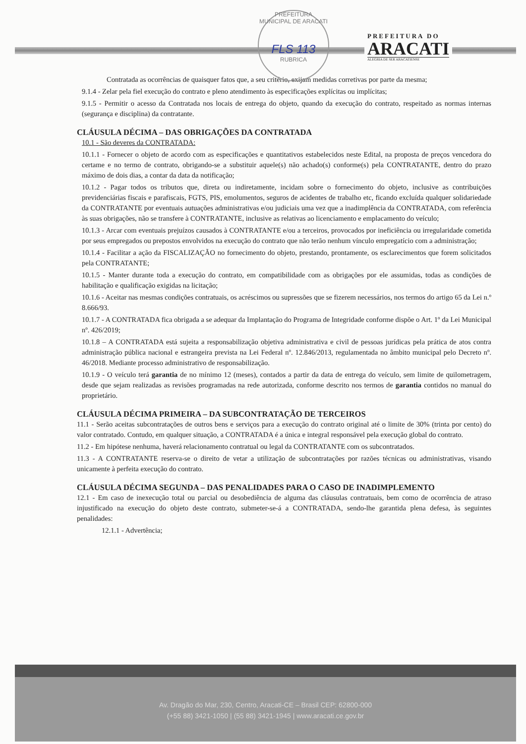PREFEITURA MUNICIPAL DE ARACATI
FLS 113
RUBRICA
PREFEITURA DO
ARACATI
ALEGRIA DE SER ARACATIENSE
Contratada as ocorrências de quaisquer fatos que, a seu critério, exijam medidas corretivas por parte da mesma;
9.1.4 - Zelar pela fiel execução do contrato e pleno atendimento às especificações explícitas ou implícitas;
9.1.5 - Permitir o acesso da Contratada nos locais de entrega do objeto, quando da execução do contrato, respeitado as normas internas (segurança e disciplina) da contratante.
CLÁUSULA DÉCIMA – DAS OBRIGAÇÕES DA CONTRATADA
10.1 - São deveres da CONTRATADA:
10.1.1 - Fornecer o objeto de acordo com as especificações e quantitativos estabelecidos neste Edital, na proposta de preços vencedora do certame e no termo de contrato, obrigando-se a substituir aquele(s) não achado(s) conforme(s) pela CONTRATANTE, dentro do prazo máximo de dois dias, a contar da data da notificação;
10.1.2 - Pagar todos os tributos que, direta ou indiretamente, incidam sobre o fornecimento do objeto, inclusive as contribuições previdenciárias fiscais e parafiscais, FGTS, PIS, emolumentos, seguros de acidentes de trabalho etc, ficando excluída qualquer solidariedade da CONTRATANTE por eventuais autuações administrativas e/ou judiciais uma vez que a inadimplência da CONTRATADA, com referência às suas obrigações, não se transfere à CONTRATANTE, inclusive as relativas ao licenciamento e emplacamento do veículo;
10.1.3 - Arcar com eventuais prejuízos causados à CONTRATANTE e/ou a terceiros, provocados por ineficiência ou irregularidade cometida por seus empregados ou prepostos envolvidos na execução do contrato que não terão nenhum vínculo empregatício com a administração;
10.1.4 - Facilitar a ação da FISCALIZAÇÃO no fornecimento do objeto, prestando, prontamente, os esclarecimentos que forem solicitados pela CONTRATANTE;
10.1.5 - Manter durante toda a execução do contrato, em compatibilidade com as obrigações por ele assumidas, todas as condições de habilitação e qualificação exigidas na licitação;
10.1.6 - Aceitar nas mesmas condições contratuais, os acréscimos ou supressões que se fizerem necessários, nos termos do artigo 65 da Lei n.º 8.666/93.
10.1.7 - A CONTRATADA fica obrigada a se adequar da Implantação do Programa de Integridade conforme dispõe o Art. 1º da Lei Municipal nº. 426/2019;
10.1.8 – A CONTRATADA está sujeita a responsabilização objetiva administrativa e civil de pessoas jurídicas pela prática de atos contra administração pública nacional e estrangeira prevista na Lei Federal nº. 12.846/2013, regulamentada no âmbito municipal pelo Decreto nº. 46/2018. Mediante processo administrativo de responsabilização.
10.1.9 - O veículo terá garantia de no mínimo 12 (meses), contados a partir da data de entrega do veículo, sem limite de quilometragem, desde que sejam realizadas as revisões programadas na rede autorizada, conforme descrito nos termos de garantia contidos no manual do proprietário.
CLÁUSULA DÉCIMA PRIMEIRA – DA SUBCONTRATAÇÃO DE TERCEIROS
11.1 - Serão aceitas subcontratações de outros bens e serviços para a execução do contrato original até o limite de 30% (trinta por cento) do valor contratado. Contudo, em qualquer situação, a CONTRATADA é a única e integral responsável pela execução global do contrato.
11.2 - Em hipótese nenhuma, haverá relacionamento contratual ou legal da CONTRATANTE com os subcontratados.
11.3 - A CONTRATANTE reserva-se o direito de vetar a utilização de subcontratações por razões técnicas ou administrativas, visando unicamente à perfeita execução do contrato.
CLÁUSULA DÉCIMA SEGUNDA – DAS PENALIDADES PARA O CASO DE INADIMPLEMENTO
12.1 - Em caso de inexecução total ou parcial ou desobediência de alguma das cláusulas contratuais, bem como de ocorrência de atraso injustificado na execução do objeto deste contrato, submeter-se-á a CONTRATADA, sendo-lhe garantida plena defesa, às seguintes penalidades:
12.1.1 - Advertência;
Av. Dragão do Mar, 230, Centro, Aracati-CE – Brasil CEP: 62800-000
(+55 88) 3421-1050 | (55 88) 3421-1945 | www.aracati.ce.gov.br